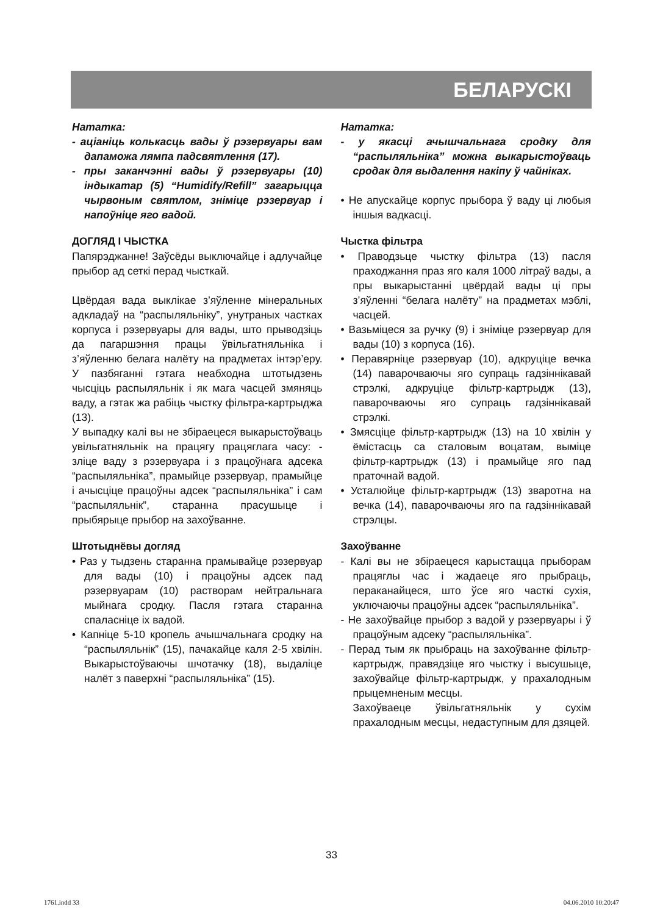БЕЛАРУСКІ
Нататка:
- аціаніць колькасць вады ў рэзервуары вам дапаможа лямпа падсвятлення (17).
- пры заканчэнні вады ў рэзервуары (10) індыкатар (5) “Humidify/Refill” загарыцца чырвоным святлом, зніміце рэзервуар і напоўніце яго вадой.
ДОГЛЯД І ЧЫСТКА
Папярэджанне! Заўсёды выключайце і адлучайце прыбор ад сеткі перад чысткай.
Цвёрдая вада выклікае з’яўленне мінеральных адкладаў на “распыляльніку”, унутраных частках корпуса і рэзервуары для вады, што прыводзіць да пагаршэння працы ўвільгатняльніка і з’яўленню белага налёту на прадметах інтэр’еру. У пазбяганні гэтага неабходна штотыдзень чысціць распыляльнік і як мага часцей змяняць ваду, а гэтак жа рабіць чыстку фільтра-картрыджа (13).
У выпадку калі вы не збіраецеся выкарыстоўваць увільгатняльнік на працягу працяглага часу: - зліце ваду з рэзервуара і з працоўнага адсека “распыляльніка”, прамыйце рэзервуар, прамыйце і ачысціце працоўны адсек “распыляльніка” і сам “распыляльнік”, старанна прасушыце і прыбярыце прыбор на захоўванне.
Штотыднёвы догляд
• Раз у тыдзень старанна прамывайце рэзервуар для вады (10) і працоўны адсек пад рэзервуарам (10) растворам нейтральнага мыйнага сродку. Пасля гэтага старанна спаласніце іх вадой.
• Капніце 5-10 кропель ачышчальнага сродку на “распыляльнік” (15), пачакайце каля 2-5 хвілін. Выкарыстоўваючы шчотачку (18), выдаліце налёт з паверхні “распыляльніка” (15).
Нататка:
- у якасці ачышчальнага сродку для “распыляльніка” можна выкарыстоўваць сродак для выдалення накіпу ў чайніках.
• Не апускайце корпус прыбора ў ваду ці любыя іншыя вадкасці.
Чыстка фільтра
• Праводзьце чыстку фільтра (13) пасля праходжання праз яго каля 1000 літраў вады, а пры выкарыстанні цвёрдай вады ці пры з’яўленні “белага налёту” на прадметах мэблі, часцей.
• Вазьміцеся за ручку (9) і зніміце рэзервуар для вады (10) з корпуса (16).
• Перавярніце рэзервуар (10), адкруціце вечка (14) паварочваючы яго супраць гадзіннікавай стрэлкі, адкруціце фільтр-картрыдж (13), паварочваючы яго супраць гадзіннікавай стрэлкі.
• Змясціце фільтр-картрыдж (13) на 10 хвілін у ёмістасць са сталовым воцатам, выміце фільтр-картрыдж (13) і прамыйце яго пад праточнай вадой.
• Усталюйце фільтр-картрыдж (13) зваротна на вечка (14), паварочваючы яго па гадзіннікавай стрэлцы.
Захоўванне
- Калі вы не збіраецеся карыстацца прыборам працяглы час і жадаеце яго прыбраць, пераканайцеся, што ўсе яго часткі сухія, уключаючы працоўны адсек “распыляльніка”.
- Не захоўвайце прыбор з вадой у рэзервуары і ў працоўным адсеку “распыляльніка”.
- Перад тым як прыбраць на захоўванне фільтр-картрыдж, правядзіце яго чыстку і высушыце, захоўвайце фільтр-картрыдж, у прахалодным прыцемненым месцы.
Захоўваеце ўвільгатняльнік у сухім прахалодным месцы, недаступным для дзяцей.
33
1761.indd 33 04.06.2010 10:20:47